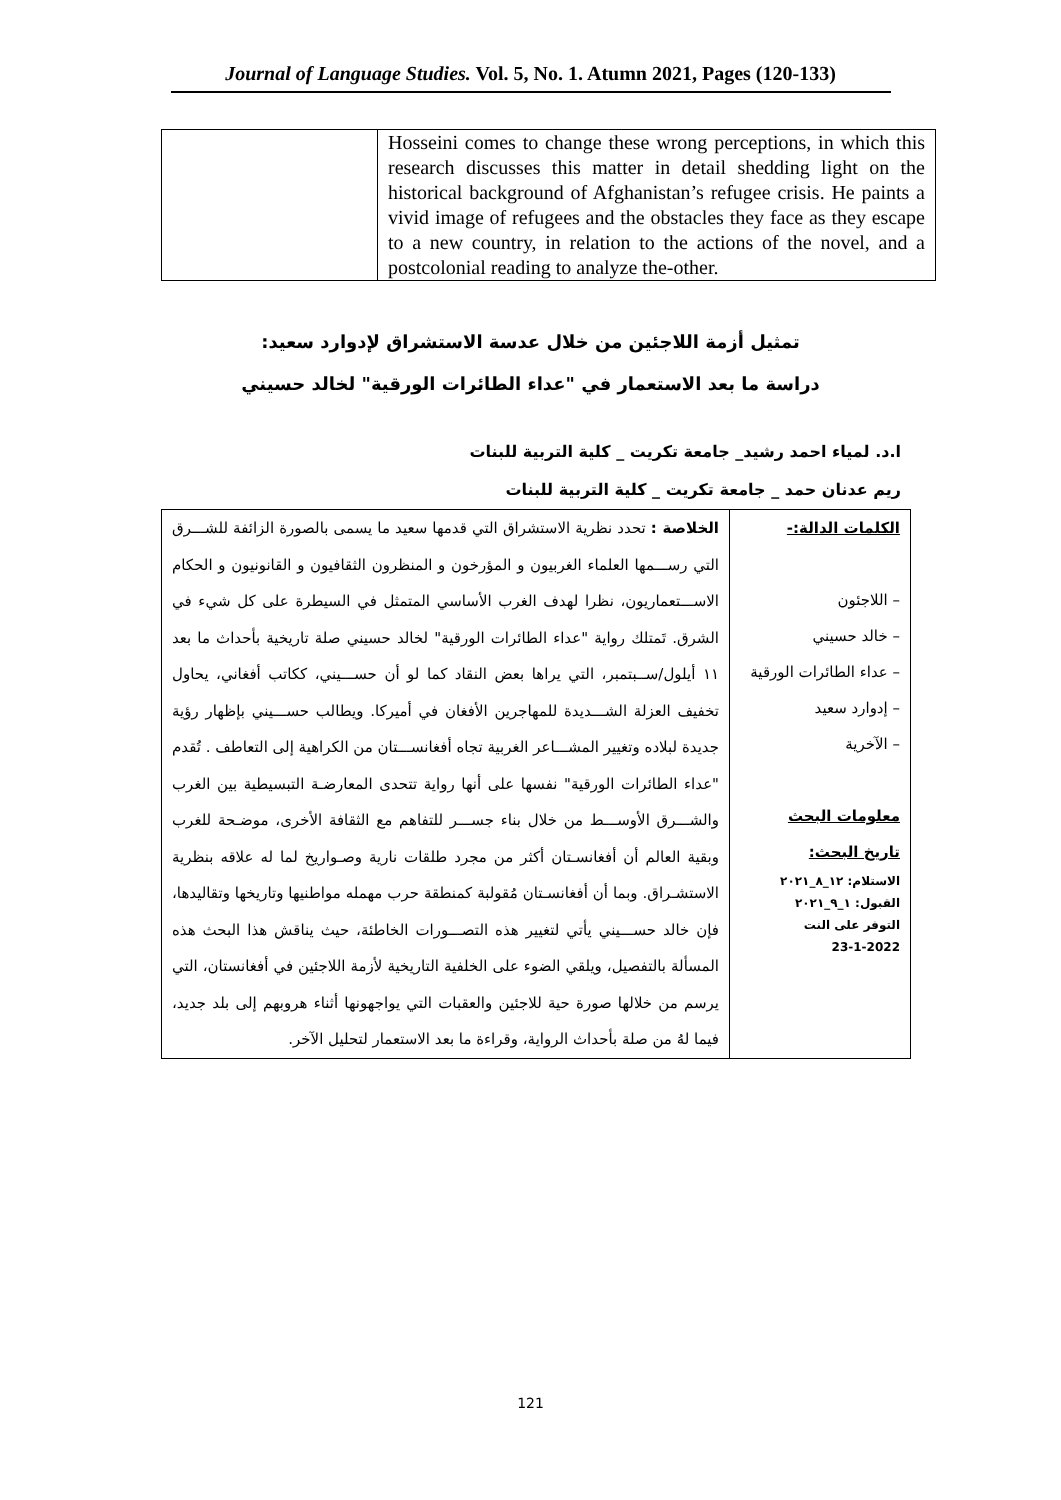Journal of Language Studies. Vol. 5, No. 1. Atumn 2021, Pages (120-133)
| | Hosseini comes to change these wrong perceptions, in which this research discusses this matter in detail shedding light on the historical background of Afghanistan’s refugee crisis. He paints a vivid image of refugees and the obstacles they face as they escape to a new country, in relation to the actions of the novel, and a postcolonial reading to analyze the-other. |
تمثيل أزمة اللاجئين من خلال عدسة الاستشراق لإدوارد سعيد:
دراسة ما بعد الاستعمار في "عداء الطائرات الورقية" لخالد حسيني
ا.د. لمياء احمد رشيد_ جامعة تكريت _ كلية التربية للبنات
ريم عدنان حمد _ جامعة تكريت _ كلية التربية للبنات
| الكلمات الدالة:- – اللاجئون – خالد حسيني – عداء الطائرات الورقية – إدوارد سعيد – الآخرية معلومات البحث تاريخ البحث: الاستلام: ١٢_٨_٢٠٢١ القبول: ١_٩_٢٠٢١ التوفر على النت 23-1-2022 | الخلاصة : تحدد نظرية الاستشراق التي قدمها سعيد ما يسمى بالصورة الزائفة للشـــرق التي رســـمها العلماء الغربيون و المؤرخون و المنظرون الثقافيون و القانونيون و الحكام الاســـتعماريون، نظرا لهدف الغرب الأساسي المتمثل في السيطرة على كل شيء في الشرق. تَمتلك رواية "عداء الطائرات الورقية" لخالد حسيني صلة تاريخية بأحداث ما بعد ١١ أيلول/ســبتمبر، التي يراها بعض النقاد كما لو أن حســـيني، ككاتب أفغاني، يحاول تخفيف العزلة الشـــديدة للمهاجرين الأفغان في أميركا. ويطالب حســـيني بإظهار رؤية جديدة لبلاده وتغيير المشـــاعر الغربية تجاه أفغانســـتان من الكراهية إلى التعاطف . تُقدم "عداء الطائرات الورقية" نفسها على أنها رواية تتحدى المعارضـة التبسيطية بين الغرب والشـــرق الأوســـط من خلال بناء جســـر للتفاهم مع الثقافة الأخرى، موضـحة للغرب وبقية العالم أن أفغانسـتان أكثر من مجرد طلقات نارية وصـواريخ لما له علاقه بنظرية الاستشـراق. وبما أن أفغانسـتان مُقولبة كمنطقة حرب مهمله مواطنيها وتاريخها وتقاليدها، فإن خالد حســـيني يأتي لتغيير هذه التصـــورات الخاطئة، حيث يناقش هذا البحث هذه المسألة بالتفصيل، ويلقي الضوء على الخلفية التاريخية لأزمة اللاجئين في أفغانستان، التي يرسم من خلالها صورة حية للاجئين والعقبات التي يواجهونها أثناء هروبهم إلى بلد جديد، فيما لهُ من صلة بأحداث الرواية، وقراءة ما بعد الاستعمار لتحليل الآخر. |
121